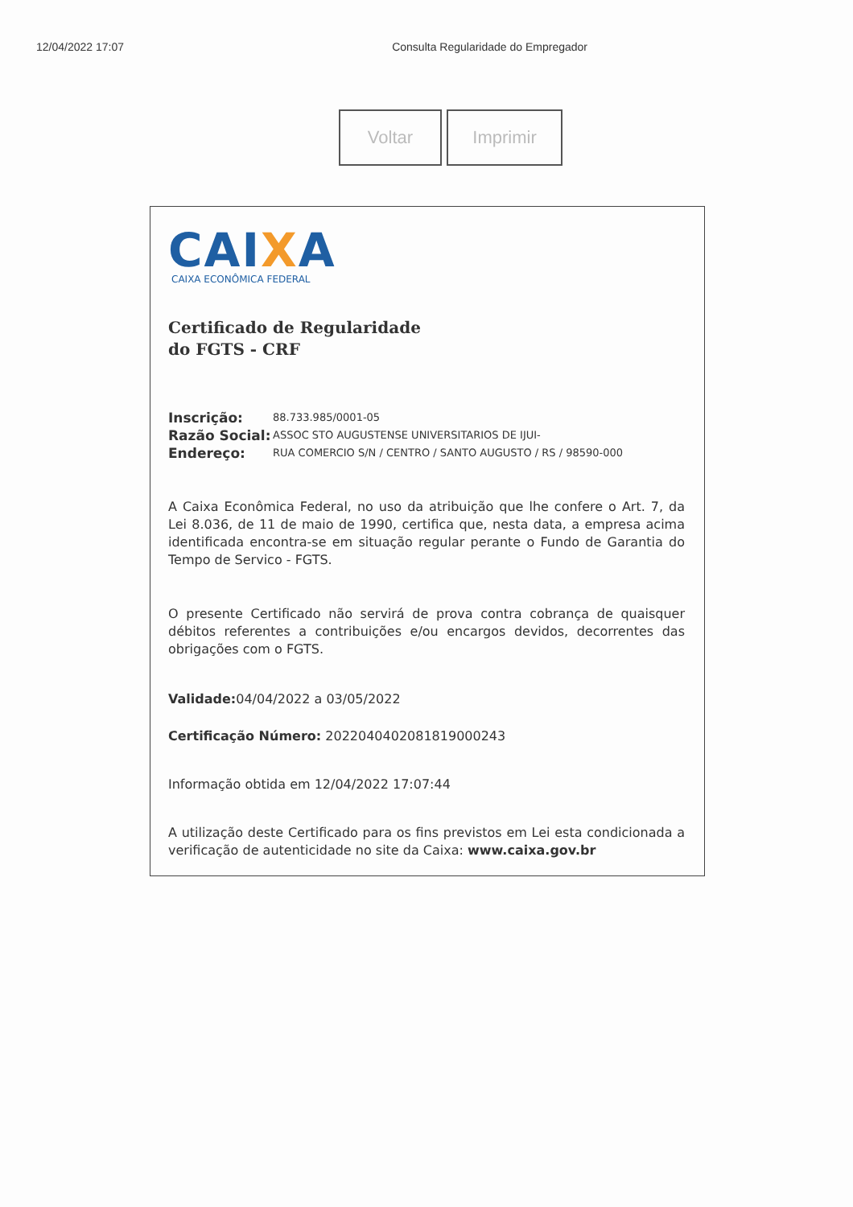12/04/2022 17:07 Consulta Regularidade do Empregador
Voltar Imprimir
CAIXA
CAIXA ECONÔMICA FEDERAL
Certificado de Regularidade
do FGTS - CRF
Inscrição: 88.733.985/0001-05
Razão Social: ASSOC STO AUGUSTENSE UNIVERSITARIOS DE IJUI-
Endereço: RUA COMERCIO S/N / CENTRO / SANTO AUGUSTO / RS / 98590-000
A Caixa Econômica Federal, no uso da atribuição que lhe confere o Art. 7, da Lei 8.036, de 11 de maio de 1990, certifica que, nesta data, a empresa acima identificada encontra-se em situação regular perante o Fundo de Garantia do Tempo de Servico - FGTS.
O presente Certificado não servirá de prova contra cobrança de quaisquer débitos referentes a contribuições e/ou encargos devidos, decorrentes das obrigações com o FGTS.
Validade: 04/04/2022 a 03/05/2022
Certificação Número: 2022040402081819000243
Informação obtida em 12/04/2022 17:07:44
A utilização deste Certificado para os fins previstos em Lei esta condicionada a verificação de autenticidade no site da Caixa: www.caixa.gov.br